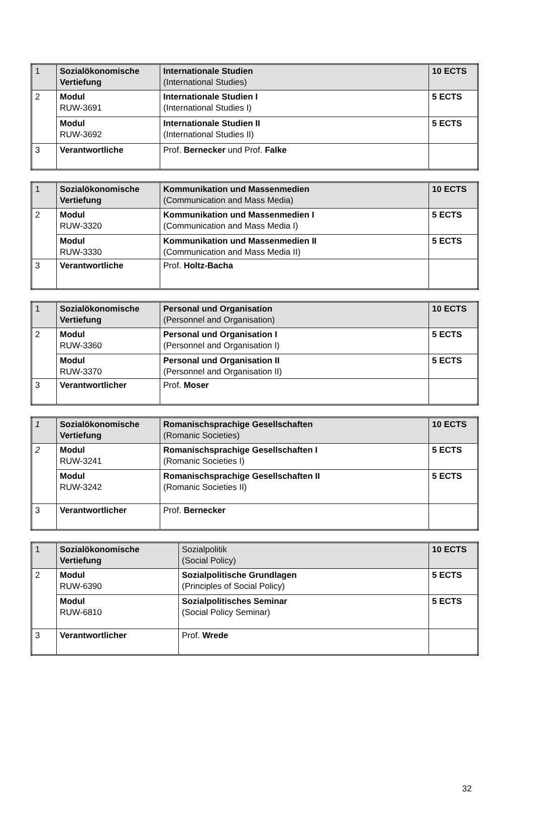| 1 | Sozialökonomische Vertiefung | Internationale Studien (International Studies) | 10 ECTS |
| 2 | Modul RUW-3691 | Internationale Studien I (International Studies I) | 5 ECTS |
| | Modul RUW-3692 | Internationale Studien II (International Studies II) | 5 ECTS |
| 3 | Verantwortliche | Prof. Bernecker und Prof. Falke | |
| 1 | Sozialökonomische Vertiefung | Kommunikation und Massenmedien (Communication and Mass Media) | 10 ECTS |
| 2 | Modul RUW-3320 | Kommunikation und Massenmedien I (Communication and Mass Media I) | 5 ECTS |
| | Modul RUW-3330 | Kommunikation und Massenmedien II (Communication and Mass Media II) | 5 ECTS |
| 3 | Verantwortliche | Prof. Holtz-Bacha | |
| 1 | Sozialökonomische Vertiefung | Personal und Organisation (Personnel and Organisation) | 10 ECTS |
| 2 | Modul RUW-3360 | Personal und Organisation I (Personnel and Organisation I) | 5 ECTS |
| | Modul RUW-3370 | Personal und Organisation II (Personnel and Organisation II) | 5 ECTS |
| 3 | Verantwortlicher | Prof. Moser | |
| 1 | Sozialökonomische Vertiefung | Romanischsprachige Gesellschaften (Romanic Societies) | 10 ECTS |
| 2 | Modul RUW-3241 | Romanischsprachige Gesellschaften I (Romanic Societies I) | 5 ECTS |
| | Modul RUW-3242 | Romanischsprachige Gesellschaften II (Romanic Societies II) | 5 ECTS |
| 3 | Verantwortlicher | Prof. Bernecker | |
| 1 | Sozialökonomische Vertiefung | Sozialpolitik (Social Policy) | 10 ECTS |
| 2 | Modul RUW-6390 | Sozialpolitische Grundlagen (Principles of Social Policy) | 5 ECTS |
| | Modul RUW-6810 | Sozialpolitisches Seminar (Social Policy Seminar) | 5 ECTS |
| 3 | Verantwortlicher | Prof. Wrede | |
32